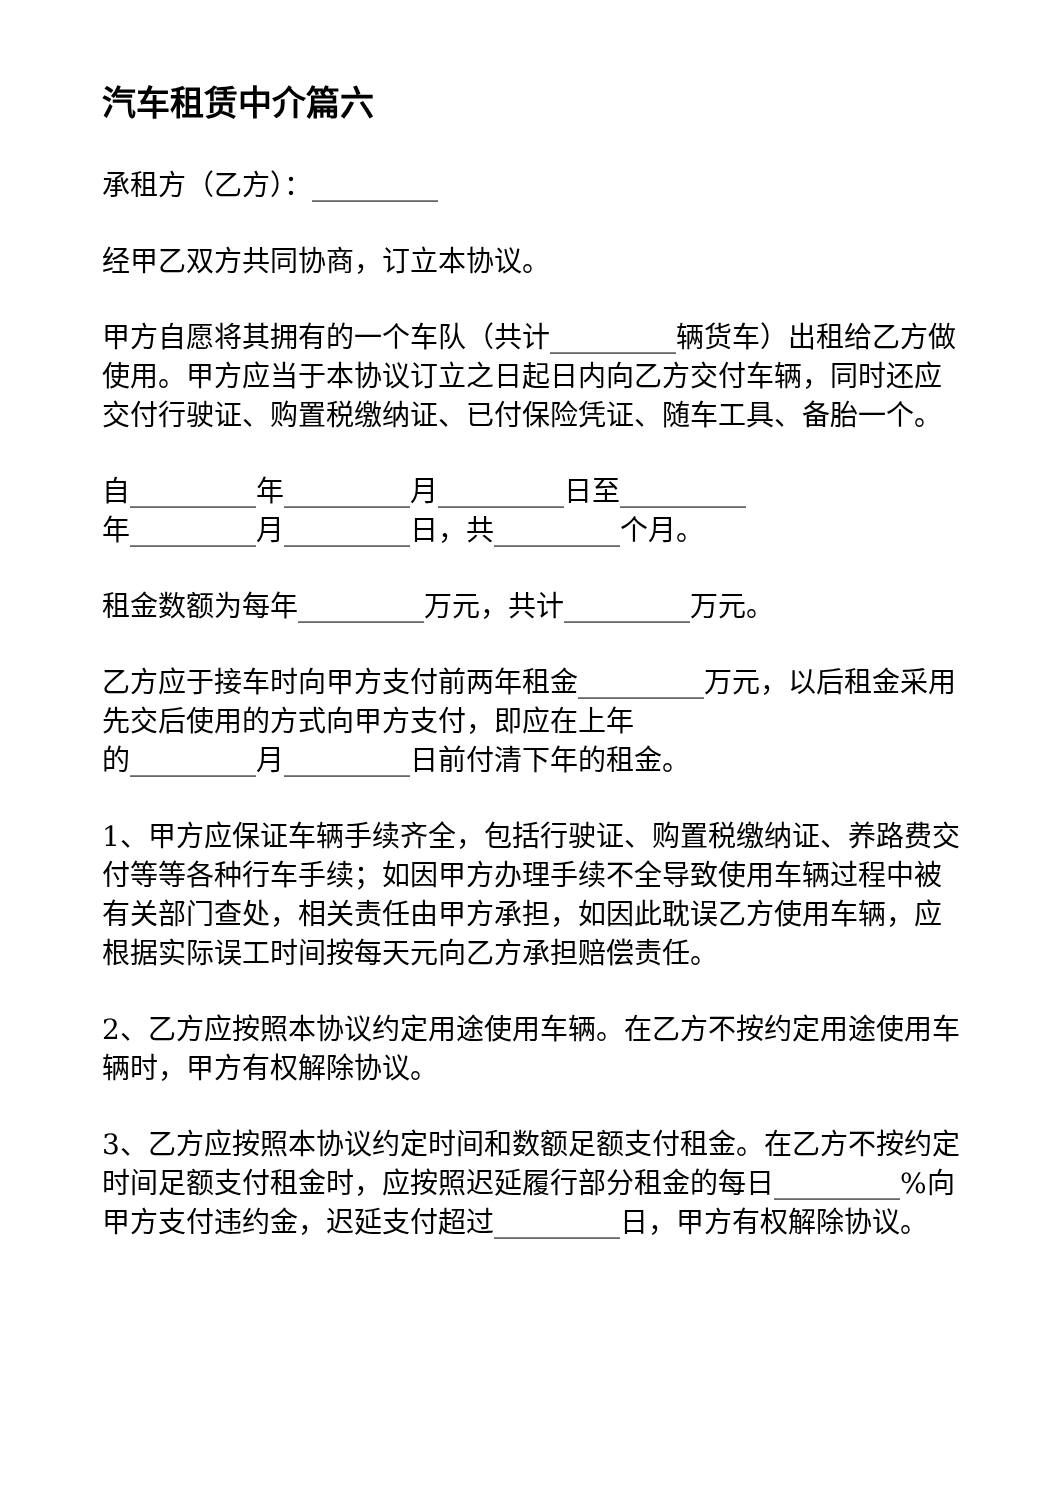汽车租赁中介篇六
承租方（乙方）：_________
经甲乙双方共同协商，订立本协议。
甲方自愿将其拥有的一个车队（共计_________辆货车）出租给乙方做使用。甲方应当于本协议订立之日起日内向乙方交付车辆，同时还应交付行驶证、购置税缴纳证、已付保险凭证、随车工具、备胎一个。
自_________年_________月_________日至_________
年_________月_________日，共_________个月。
租金数额为每年_________万元，共计_________万元。
乙方应于接车时向甲方支付前两年租金_________万元，以后租金采用先交后使用的方式向甲方支付，即应在上年
的_________月_________日前付清下年的租金。
1、甲方应保证车辆手续齐全，包括行驶证、购置税缴纳证、养路费交付等等各种行车手续；如因甲方办理手续不全导致使用车辆过程中被有关部门查处，相关责任由甲方承担，如因此耽误乙方使用车辆，应根据实际误工时间按每天元向乙方承担赔偿责任。
2、乙方应按照本协议约定用途使用车辆。在乙方不按约定用途使用车辆时，甲方有权解除协议。
3、乙方应按照本协议约定时间和数额足额支付租金。在乙方不按约定时间足额支付租金时，应按照迟延履行部分租金的每日_________%向甲方支付违约金，迟延支付超过_________日，甲方有权解除协议。